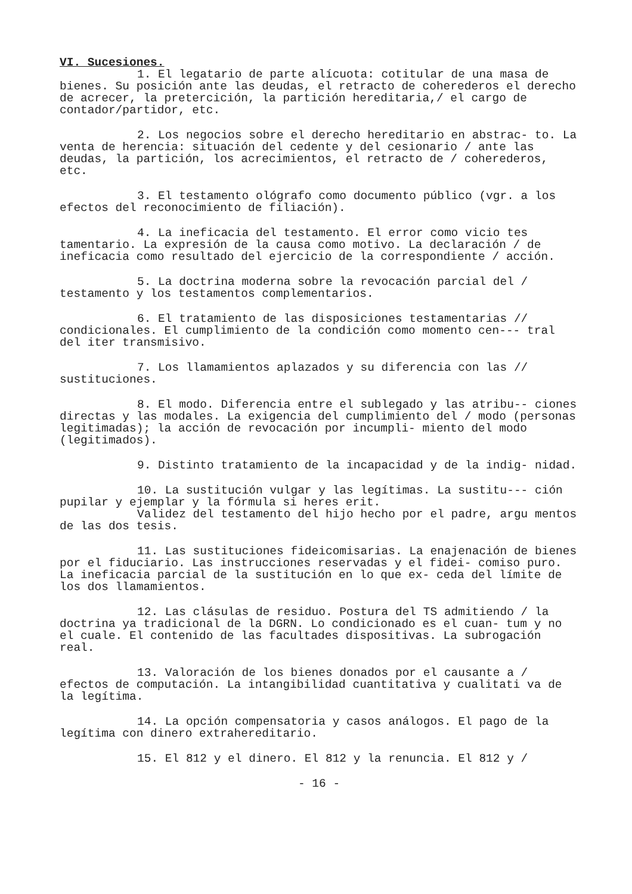VI. Sucesiones.
1. El legatario de parte alícuota: cotitular de una masa de bienes. Su posición ante las deudas, el retracto de coherederos el derecho de acrecer, la pretercición, la partición hereditaria,/ el cargo de contador/partidor, etc.
2. Los negocios sobre el derecho hereditario en abstrac- to. La venta de herencia: situación del cedente y del cesionario / ante las deudas, la partición, los acrecimientos, el retracto de / coherederos, etc.
3. El testamento ológrafo como documento público (vgr. a los efectos del reconocimiento de filiación).
4. La ineficacia del testamento. El error como vicio tes tamentario. La expresión de la causa como motivo. La declaración / de ineficacia como resultado del ejercicio de la correspondiente / acción.
5. La doctrina moderna sobre la revocación parcial del / testamento y los testamentos complementarios.
6. El tratamiento de las disposiciones testamentarias // condicionales. El cumplimiento de la condición como momento cen--- tral del iter transmisivo.
7. Los llamamientos aplazados y su diferencia con las // sustituciones.
8. El modo. Diferencia entre el sublegado y las atribu-- ciones directas y las modales. La exigencia del cumplimiento del / modo (personas legitimadas); la acción de revocación por incumpli- miento del modo (legitimados).
9. Distinto tratamiento de la incapacidad y de la indig- nidad.
10. La sustitución vulgar y las legítimas. La sustitu--- ción pupilar y ejemplar y la fórmula si heres erit.
Validez del testamento del hijo hecho por el padre, argu mentos de las dos tesis.
11. Las sustituciones fideicomisarias. La enajenación de bienes por el fiduciario. Las instrucciones reservadas y el fidei- comiso puro. La ineficacia parcial de la sustitución en lo que ex- ceda del límite de los dos llamamientos.
12. Las clásulas de residuo. Postura del TS admitiendo / la doctrina ya tradicional de la DGRN. Lo condicionado es el cuan- tum y no el cuale. El contenido de las facultades dispositivas. La subrogación real.
13. Valoración de los bienes donados por el causante a / efectos de computación. La intangibilidad cuantitativa y cualitati va de la legítima.
14. La opción compensatoria y casos análogos. El pago de la legítima con dinero extrahereditario.
15. El 812 y el dinero. El 812 y la renuncia. El 812 y /
- 16 -